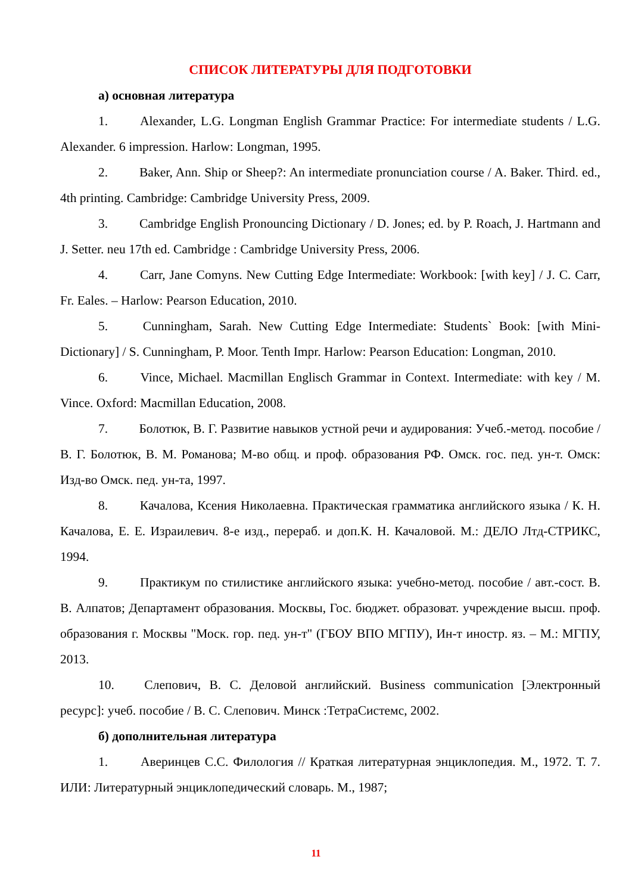СПИСОК ЛИТЕРАТУРЫ ДЛЯ ПОДГОТОВКИ
а) основная литература
1. Alexander, L.G. Longman English Grammar Practice: For intermediate students / L.G. Alexander. 6 impression. Harlow: Longman, 1995.
2. Baker, Ann. Ship or Sheep?: An intermediate pronunciation course / A. Baker. Third. ed., 4th printing. Cambridge: Cambridge University Press, 2009.
3. Cambridge English Pronouncing Dictionary / D. Jones; ed. by P. Roach, J. Hartmann and J. Setter. neu 17th ed. Cambridge : Cambridge University Press, 2006.
4. Carr, Jane Comyns. New Cutting Edge Intermediate: Workbook: [with key] / J. C. Carr, Fr. Eales. – Harlow: Pearson Education, 2010.
5. Cunningham, Sarah. New Cutting Edge Intermediate: Students` Book: [with Mini-Dictionary] / S. Cunningham, P. Moor. Tenth Impr. Harlow: Pearson Education: Longman, 2010.
6. Vince, Michael. Macmillan Englisch Grammar in Context. Intermediate: with key / M. Vince. Oxford: Macmillan Education, 2008.
7. Болотюк, В. Г. Развитие навыков устной речи и аудирования: Учеб.-метод. пособие / В. Г. Болотюк, В. М. Романова; М-во общ. и проф. образования РФ. Омск. гос. пед. ун-т. Омск: Изд-во Омск. пед. ун-та, 1997.
8. Качалова, Ксения Николаевна. Практическая грамматика английского языка / К. Н. Качалова, Е. Е. Израилевич. 8-е изд., перераб. и доп.К. Н. Качаловой. М.: ДЕЛО Лтд-СТРИКС, 1994.
9. Практикум по стилистике английского языка: учебно-метод. пособие / авт.-сост. В. В. Алпатов; Департамент образования. Москвы, Гос. бюджет. образоват. учреждение высш. проф. образования г. Москвы "Моск. гор. пед. ун-т" (ГБОУ ВПО МГПУ), Ин-т иностр. яз. – М.: МГПУ, 2013.
10. Слепович, В. С. Деловой английский. Business communication [Электронный ресурс]: учеб. пособие / В. С. Слепович. Минск :ТетраСистемс, 2002.
б) дополнительная литература
1. Аверинцев С.С. Филология // Краткая литературная энциклопедия. М., 1972. Т. 7. ИЛИ: Литературный энциклопедический словарь. М., 1987;
11